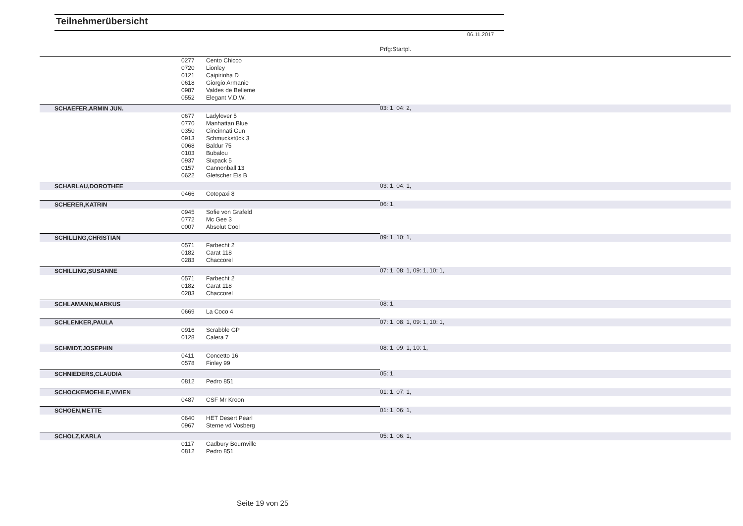Teilnehmerübersicht
06.11.2017
Prfg:Startpl.
| | 0277 | Cento Chicco | |
| | 0720 | Lionley | |
| | 0121 | Caipirinha D | |
| | 0618 | Giorgio Armanie | |
| | 0987 | Valdes de Belleme | |
| | 0552 | Elegant V.D.W. | |
| SCHAEFER,ARMIN JUN. | | | 03: 1, 04: 2, |
| | 0677 | Ladylover 5 | |
| | 0770 | Manhattan Blue | |
| | 0350 | Cincinnati Gun | |
| | 0913 | Schmuckstück 3 | |
| | 0068 | Baldur 75 | |
| | 0103 | Bubalou | |
| | 0937 | Sixpack 5 | |
| | 0157 | Cannonball 13 | |
| | 0622 | Gletscher Eis B | |
| SCHARLAU,DOROTHEE | | | 03: 1, 04: 1, |
| | 0466 | Cotopaxi 8 | |
| SCHERER,KATRIN | | | 06: 1, |
| | 0945 | Sofie von Grafeld | |
| | 0772 | Mc Gee 3 | |
| | 0007 | Absolut Cool | |
| SCHILLING,CHRISTIAN | | | 09: 1, 10: 1, |
| | 0571 | Farbecht 2 | |
| | 0182 | Carat 118 | |
| | 0283 | Chaccorel | |
| SCHILLING,SUSANNE | | | 07: 1, 08: 1, 09: 1, 10: 1, |
| | 0571 | Farbecht 2 | |
| | 0182 | Carat 118 | |
| | 0283 | Chaccorel | |
| SCHLAMANN,MARKUS | | | 08: 1, |
| | 0669 | La Coco 4 | |
| SCHLENKER,PAULA | | | 07: 1, 08: 1, 09: 1, 10: 1, |
| | 0916 | Scrabble GP | |
| | 0128 | Calera 7 | |
| SCHMIDT,JOSEPHIN | | | 08: 1, 09: 1, 10: 1, |
| | 0411 | Concetto 16 | |
| | 0578 | Finley 99 | |
| SCHNIEDERS,CLAUDIA | | | 05: 1, |
| | 0812 | Pedro 851 | |
| SCHOCKEMOEHLE,VIVIEN | | | 01: 1, 07: 1, |
| | 0487 | CSF Mr Kroon | |
| SCHOEN,METTE | | | 01: 1, 06: 1, |
| | 0640 | HET Desert Pearl | |
| | 0967 | Sterne vd Vosberg | |
| SCHOLZ,KARLA | | | 05: 1, 06: 1, |
| | 0117 | Cadbury Bournville | |
| | 0812 | Pedro 851 | |
Seite 19 von 25